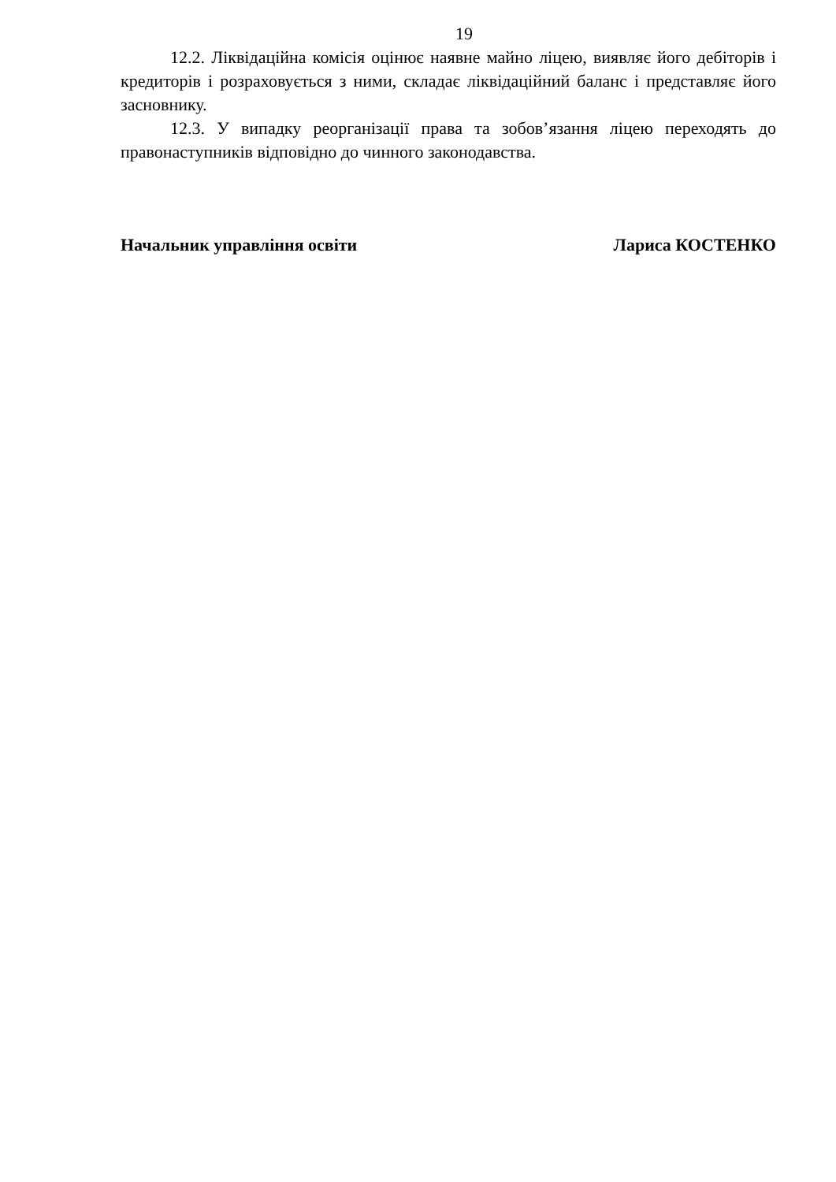19
12.2. Ліквідаційна комісія оцінює наявне майно ліцею, виявляє його дебіторів і кредиторів і розраховується з ними, складає ліквідаційний баланс і представляє його засновнику.
12.3. У випадку реорганізації права та зобов’язання ліцею переходять до правонаступників відповідно до чинного законодавства.
Начальник управління освіти Лариса КОСТЕНКО